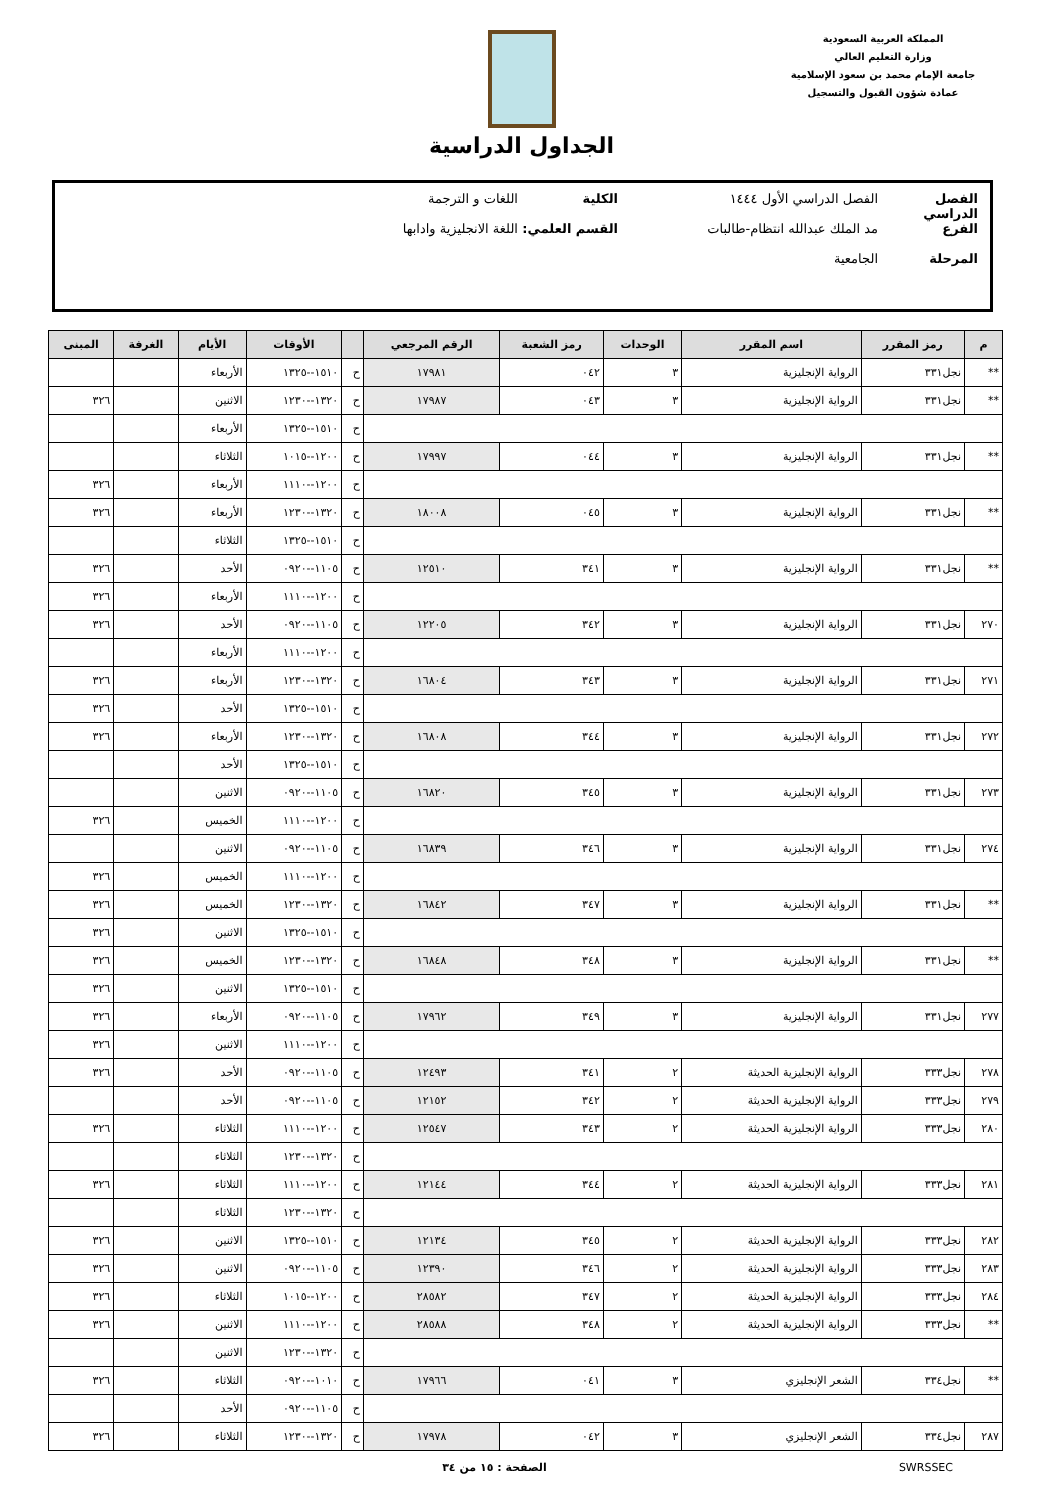المملكة العربية السعودية
وزارة التعليم العالي
جامعة الإمام محمد بن سعود الإسلامية
عمادة شؤون القبول والتسجيل
الجداول الدراسية
الفصل الدراسي الفصل الدراسي الأول ١٤٤٤ الكلية اللغات و الترجمة
الفرع مد الملك عبدالله انتظام-طالبات القسم العلمي: اللغة الانجليزية وادابها
المرحلة الجامعية
| م | رمز المقرر | اسم المقرر | الوحدات | رمز الشعبة | الرقم المرجعي | | الأوقات | الأيام | الغرفة | المبنى |
| --- | --- | --- | --- | --- | --- | --- | --- | --- | --- | --- |
| ** | نجل٣٣١ | الرواية الإنجليزية | ٣ | ٠٤٢ | ١٧٩٨١ | ح | ١٥١٠--١٣٢٥ | الأربعاء | | |
| ** | نجل٣٣١ | الرواية الإنجليزية | ٣ | ٠٤٣ | ١٧٩٨٧ | ح | ١٣٢٠--١٢٣٠ | الاثنين | | ٣٢٦ |
| | | | | | | ح | ١٥١٠--١٣٢٥ | الأربعاء | | |
| ** | نجل٣٣١ | الرواية الإنجليزية | ٣ | ٠٤٤ | ١٧٩٩٧ | ح | ١٢٠٠--١٠١٥ | الثلاثاء | | |
| | | | | | | ح | ١٢٠٠--١١١٠ | الأربعاء | | ٣٢٦ |
| ** | نجل٣٣١ | الرواية الإنجليزية | ٣ | ٠٤٥ | ١٨٠٠٨ | ح | ١٣٢٠--١٢٣٠ | الأربعاء | | ٣٢٦ |
| | | | | | | ح | ١٥١٠--١٣٢٥ | الثلاثاء | | |
| ** | نجل٣٣١ | الرواية الإنجليزية | ٣ | ٣٤١ | ١٢٥١٠ | ح | ١١٠٥--٠٩٢٠ | الأحد | | ٣٢٦ |
| | | | | | | ح | ١٢٠٠--١١١٠ | الأربعاء | | ٣٢٦ |
| ٢٧٠ | نجل٣٣١ | الرواية الإنجليزية | ٣ | ٣٤٢ | ١٢٢٠٥ | ح | ١١٠٥--٠٩٢٠ | الأحد | | ٣٢٦ |
| | | | | | | ح | ١٢٠٠--١١١٠ | الأربعاء | | |
| ٢٧١ | نجل٣٣١ | الرواية الإنجليزية | ٣ | ٣٤٣ | ١٦٨٠٤ | ح | ١٣٢٠--١٢٣٠ | الأربعاء | | ٣٢٦ |
| | | | | | | ح | ١٥١٠--١٣٢٥ | الأحد | | ٣٢٦ |
| ٢٧٢ | نجل٣٣١ | الرواية الإنجليزية | ٣ | ٣٤٤ | ١٦٨٠٨ | ح | ١٣٢٠--١٢٣٠ | الأربعاء | | ٣٢٦ |
| | | | | | | ح | ١٥١٠--١٣٢٥ | الأحد | | |
| ٢٧٣ | نجل٣٣١ | الرواية الإنجليزية | ٣ | ٣٤٥ | ١٦٨٢٠ | ح | ١١٠٥--٠٩٢٠ | الاثنين | | |
| | | | | | | ح | ١٢٠٠--١١١٠ | الخميس | | ٣٢٦ |
| ٢٧٤ | نجل٣٣١ | الرواية الإنجليزية | ٣ | ٣٤٦ | ١٦٨٣٩ | ح | ١١٠٥--٠٩٢٠ | الاثنين | | |
| | | | | | | ح | ١٢٠٠--١١١٠ | الخميس | | ٣٢٦ |
| ** | نجل٣٣١ | الرواية الإنجليزية | ٣ | ٣٤٧ | ١٦٨٤٢ | ح | ١٣٢٠--١٢٣٠ | الخميس | | ٣٢٦ |
| | | | | | | ح | ١٥١٠--١٣٢٥ | الاثنين | | ٣٢٦ |
| ** | نجل٣٣١ | الرواية الإنجليزية | ٣ | ٣٤٨ | ١٦٨٤٨ | ح | ١٣٢٠--١٢٣٠ | الخميس | | ٣٢٦ |
| | | | | | | ح | ١٥١٠--١٣٢٥ | الاثنين | | ٣٢٦ |
| ٢٧٧ | نجل٣٣١ | الرواية الإنجليزية | ٣ | ٣٤٩ | ١٧٩٦٢ | ح | ١١٠٥--٠٩٢٠ | الأربعاء | | ٣٢٦ |
| | | | | | | ح | ١٢٠٠--١١١٠ | الاثنين | | ٣٢٦ |
| ٢٧٨ | نجل٣٣٣ | الرواية الإنجليزية الحديثة | ٢ | ٣٤١ | ١٢٤٩٣ | ح | ١١٠٥--٠٩٢٠ | الأحد | | ٣٢٦ |
| ٢٧٩ | نجل٣٣٣ | الرواية الإنجليزية الحديثة | ٢ | ٣٤٢ | ١٢١٥٢ | ح | ١١٠٥--٠٩٢٠ | الأحد | | |
| ٢٨٠ | نجل٣٣٣ | الرواية الإنجليزية الحديثة | ٢ | ٣٤٣ | ١٢٥٤٧ | ح | ١٢٠٠--١١١٠ | الثلاثاء | | ٣٢٦ |
| | | | | | | ح | ١٣٢٠--١٢٣٠ | الثلاثاء | | |
| ٢٨١ | نجل٣٣٣ | الرواية الإنجليزية الحديثة | ٢ | ٣٤٤ | ١٢١٤٤ | ح | ١٢٠٠--١١١٠ | الثلاثاء | | ٣٢٦ |
| | | | | | | ح | ١٣٢٠--١٢٣٠ | الثلاثاء | | |
| ٢٨٢ | نجل٣٣٣ | الرواية الإنجليزية الحديثة | ٢ | ٣٤٥ | ١٢١٣٤ | ح | ١٥١٠--١٣٢٥ | الاثنين | | ٣٢٦ |
| ٢٨٣ | نجل٣٣٣ | الرواية الإنجليزية الحديثة | ٢ | ٣٤٦ | ١٢٣٩٠ | ح | ١١٠٥--٠٩٢٠ | الاثنين | | ٣٢٦ |
| ٢٨٤ | نجل٣٣٣ | الرواية الإنجليزية الحديثة | ٢ | ٣٤٧ | ٢٨٥٨٢ | ح | ١٢٠٠--١٠١٥ | الثلاثاء | | ٣٢٦ |
| ** | نجل٣٣٣ | الرواية الإنجليزية الحديثة | ٢ | ٣٤٨ | ٢٨٥٨٨ | ح | ١٢٠٠--١١١٠ | الاثنين | | ٣٢٦ |
| | | | | | | ح | ١٣٢٠--١٢٣٠ | الاثنين | | |
| ** | نجل٣٣٤ | الشعر الإنجليزي | ٣ | ٠٤١ | ١٧٩٦٦ | ح | ١٠١٠--٠٩٢٠ | الثلاثاء | | ٣٢٦ |
| | | | | | | ح | ١١٠٥--٠٩٢٠ | الأحد | | |
| ٢٨٧ | نجل٣٣٤ | الشعر الإنجليزي | ٣ | ٠٤٢ | ١٧٩٧٨ | ح | ١٣٢٠--١٢٣٠ | الثلاثاء | | ٣٢٦ |
SWRSSEC الصفحة : ١٥ من ٣٤